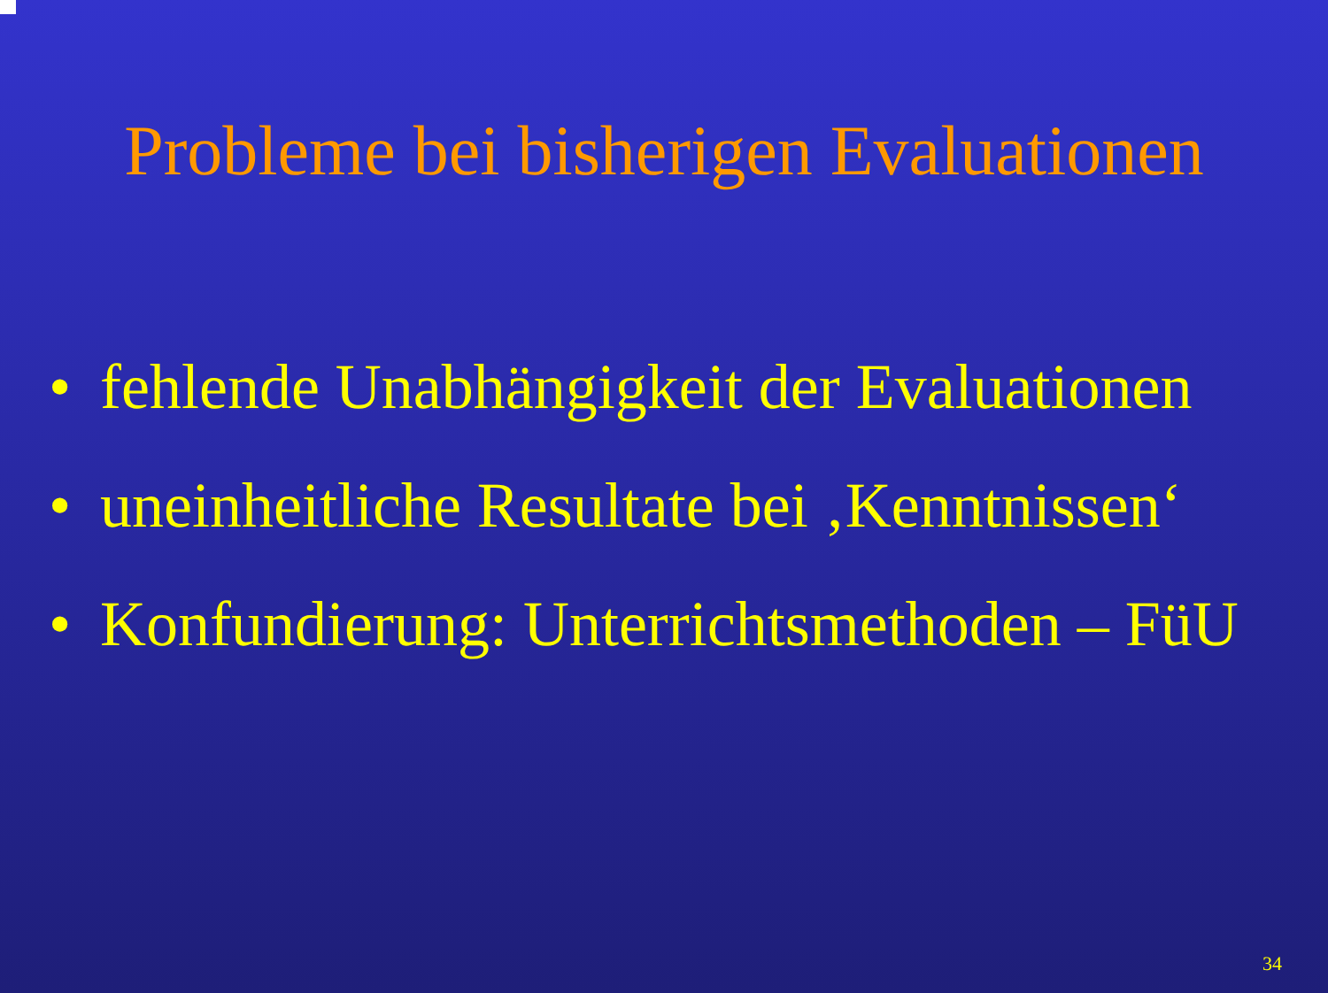Probleme bei bisherigen Evaluationen
• fehlende Unabhängigkeit der Evaluationen
• uneinheitliche Resultate bei ‚Kenntnissen‘
• Konfundierung: Unterrichtsmethoden – FüU
34